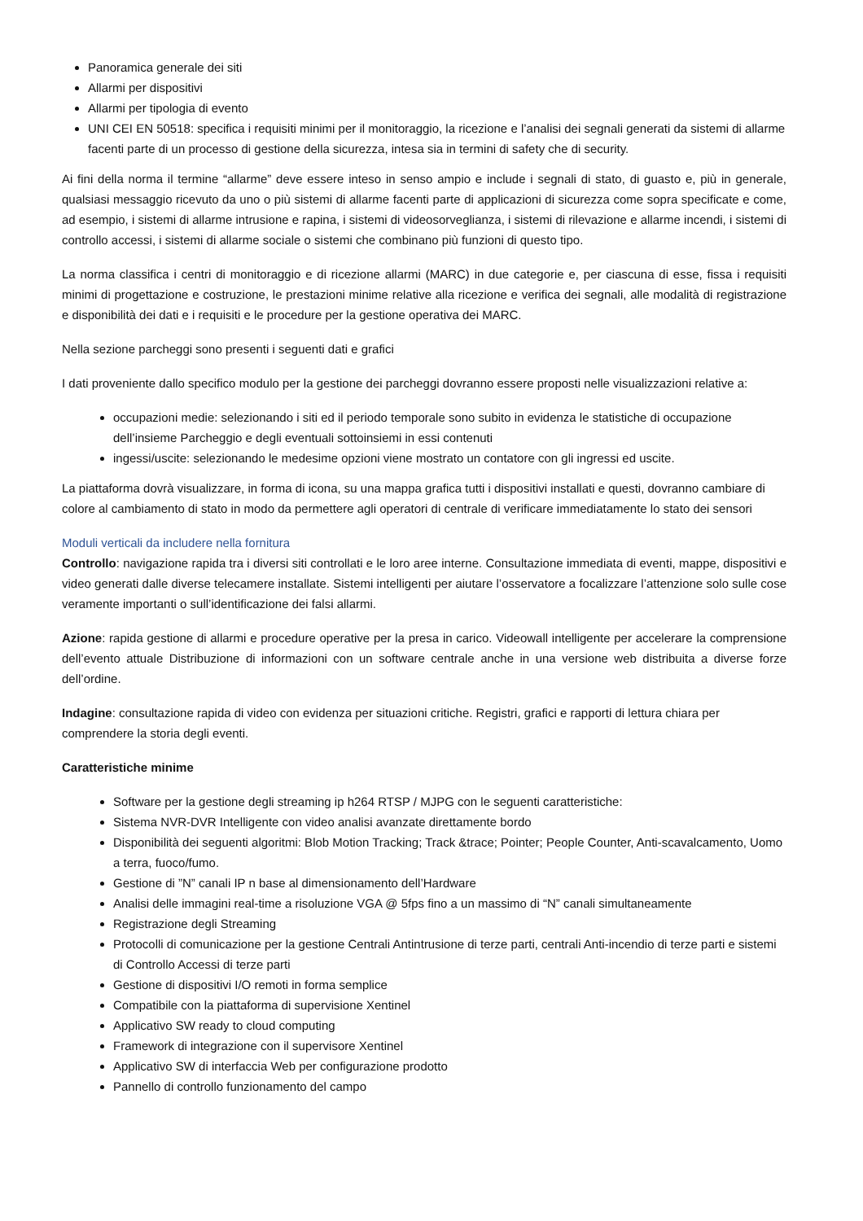Panoramica generale dei siti
Allarmi per dispositivi
Allarmi per tipologia di evento
UNI CEI EN 50518: specifica i requisiti minimi per il monitoraggio, la ricezione e l’analisi dei segnali generati da sistemi di allarme facenti parte di un processo di gestione della sicurezza, intesa sia in termini di safety che di security.
Ai fini della norma il termine “allarme” deve essere inteso in senso ampio e include i segnali di stato, di guasto e, più in generale, qualsiasi messaggio ricevuto da uno o più sistemi di allarme facenti parte di applicazioni di sicurezza come sopra specificate e come, ad esempio, i sistemi di allarme intrusione e rapina, i sistemi di videosorveglianza, i sistemi di rilevazione e allarme incendi, i sistemi di controllo accessi, i sistemi di allarme sociale o sistemi che combinano più funzioni di questo tipo.
La norma classifica i centri di monitoraggio e di ricezione allarmi (MARC) in due categorie e, per ciascuna di esse, fissa i requisiti minimi di progettazione e costruzione, le prestazioni minime relative alla ricezione e verifica dei segnali, alle modalità di registrazione e disponibilità dei dati e i requisiti e le procedure per la gestione operativa dei MARC.
Nella sezione parcheggi sono presenti i seguenti dati e grafici
I dati proveniente dallo specifico modulo per la gestione dei parcheggi dovranno essere proposti nelle visualizzazioni relative a:
occupazioni medie: selezionando i siti ed il periodo temporale sono subito in evidenza le statistiche di occupazione dell’insieme Parcheggio e degli eventuali sottoinsiemi in essi contenuti
ingessi/uscite: selezionando le medesime opzioni viene mostrato un contatore con gli ingressi ed uscite.
La piattaforma dovrà visualizzare, in forma di icona, su una mappa grafica tutti i dispositivi installati e questi, dovranno cambiare di colore al cambiamento di stato in modo da permettere agli operatori di centrale di verificare immediatamente lo stato dei sensori
Moduli verticali da includere nella fornitura
Controllo: navigazione rapida tra i diversi siti controllati e le loro aree interne. Consultazione immediata di eventi, mappe, dispositivi e video generati dalle diverse telecamere installate. Sistemi intelligenti per aiutare l’osservatore a focalizzare l’attenzione solo sulle cose veramente importanti o sull’identificazione dei falsi allarmi.
Azione: rapida gestione di allarmi e procedure operative per la presa in carico. Videowall intelligente per accelerare la comprensione dell’evento attuale Distribuzione di informazioni con un software centrale anche in una versione web distribuita a diverse forze dell’ordine.
Indagine: consultazione rapida di video con evidenza per situazioni critiche. Registri, grafici e rapporti di lettura chiara per comprendere la storia degli eventi.
Caratteristiche minime
Software per la gestione degli streaming ip h264 RTSP / MJPG con le seguenti caratteristiche:
Sistema NVR-DVR Intelligente con video analisi avanzate direttamente bordo
Disponibilità dei seguenti algoritmi: Blob Motion Tracking; Track &trace; Pointer; People Counter, Anti-scavalcamento, Uomo a terra, fuoco/fumo.
Gestione di ”N” canali IP n base al dimensionamento dell’Hardware
Analisi delle immagini real-time a risoluzione VGA @ 5fps fino a un massimo di “N” canali simultaneamente
Registrazione degli Streaming
Protocolli di comunicazione per la gestione Centrali Antintrusione di terze parti, centrali Anti-incendio di terze parti e sistemi di Controllo Accessi di terze parti
Gestione di dispositivi I/O remoti in forma semplice
Compatibile con la piattaforma di supervisione Xentinel
Applicativo SW ready to cloud computing
Framework di integrazione con il supervisore Xentinel
Applicativo SW di interfaccia Web per configurazione prodotto
Pannello di controllo funzionamento del campo